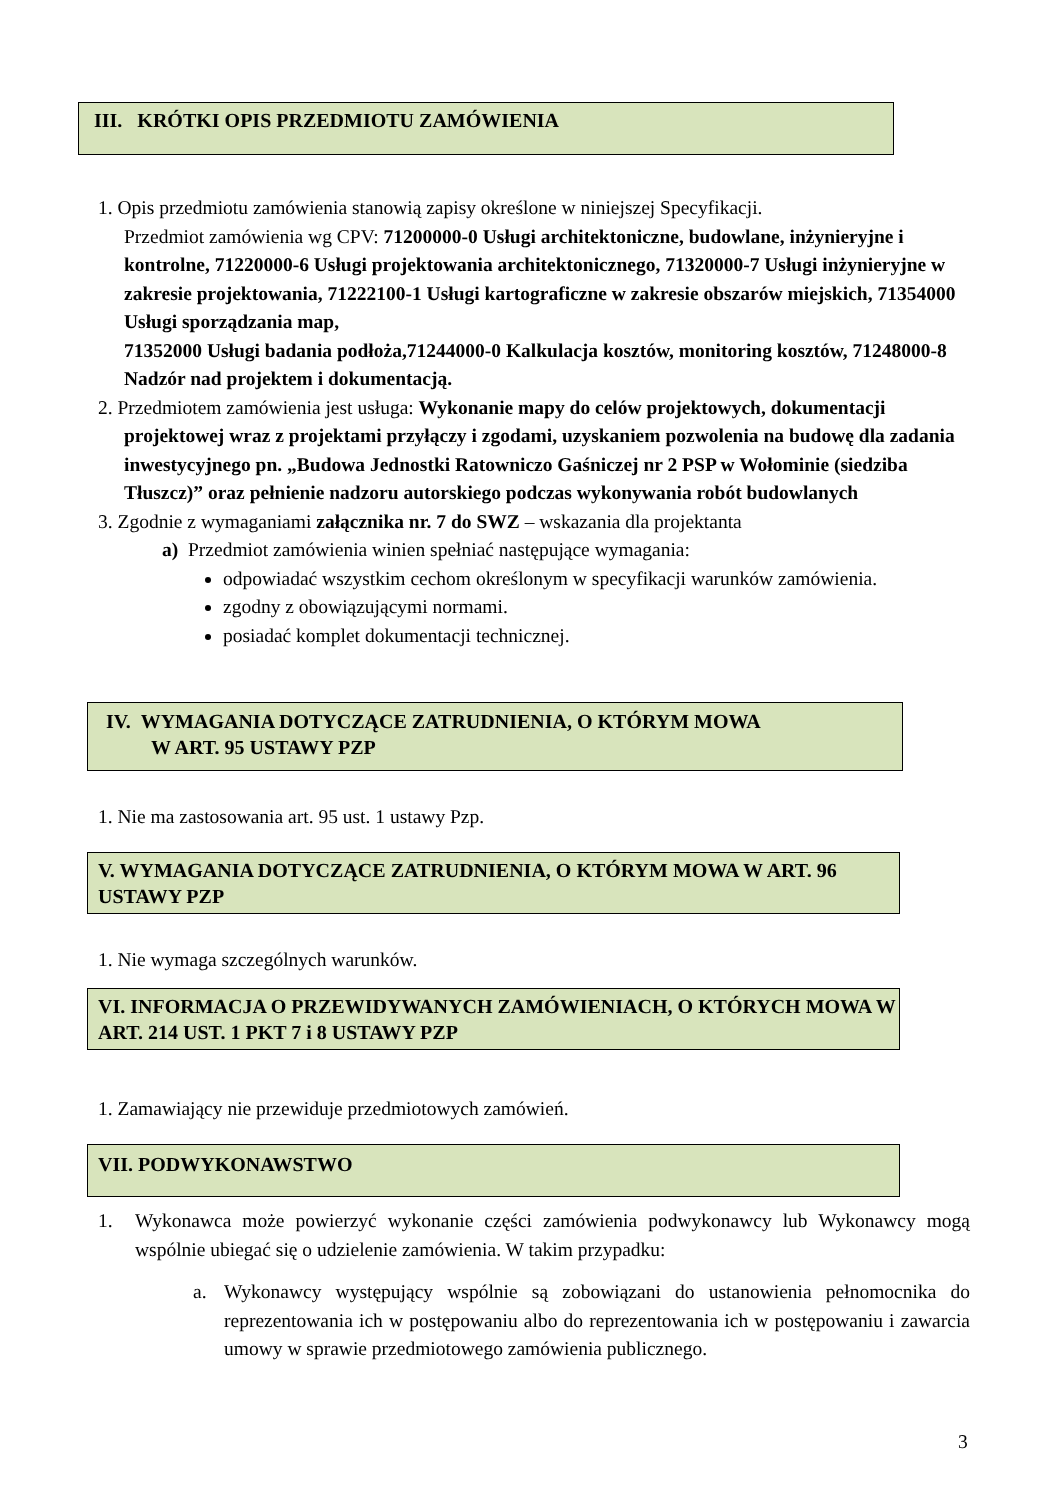III. KRÓTKI OPIS PRZEDMIOTU ZAMÓWIENIA
1. Opis przedmiotu zamówienia stanowią zapisy określone w niniejszej Specyfikacji.
Przedmiot zamówienia wg CPV: 71200000-0 Usługi architektoniczne, budowlane, inżynieryjne i kontrolne, 71220000-6 Usługi projektowania architektonicznego, 71320000-7 Usługi inżynieryjne w zakresie projektowania, 71222100-1 Usługi kartograficzne w zakresie obszarów miejskich, 71354000 Usługi sporządzania map,
71352000 Usługi badania podłoża,71244000-0 Kalkulacja kosztów, monitoring kosztów, 71248000-8 Nadzór nad projektem i dokumentacją.
2. Przedmiotem zamówienia jest usługa: Wykonanie mapy do celów projektowych, dokumentacji
projektowej wraz z projektami przyłączy i zgodami, uzyskaniem pozwolenia na budowę dla zadania inwestycyjnego pn. „Budowa Jednostki Ratowniczo Gaśniczej nr 2 PSP w Wołominie (siedziba Tłuszcz)” oraz pełnienie nadzoru autorskiego podczas wykonywania robót budowlanych
3. Zgodnie z wymaganiami załącznika nr. 7 do SWZ – wskazania dla projektanta
a) Przedmiot zamówienia winien spełniać następujące wymagania:
odpowiadać wszystkim cechom określonym w specyfikacji warunków zamówienia.
zgodny z obowiązującymi normami.
posiadać komplet dokumentacji technicznej.
IV. WYMAGANIA DOTYCZĄCE ZATRUDNIENIA, O KTÓRYM MOWA
W ART. 95 USTAWY PZP
1. Nie ma zastosowania art. 95 ust. 1 ustawy Pzp.
V. WYMAGANIA DOTYCZĄCE ZATRUDNIENIA, O KTÓRYM MOWA W ART. 96 USTAWY PZP
1. Nie wymaga szczególnych warunków.
VI. INFORMACJA O PRZEWIDYWANYCH ZAMÓWIENIACH, O KTÓRYCH MOWA W ART. 214 UST. 1 PKT 7 i 8 USTAWY PZP
1. Zamawiający nie przewiduje przedmiotowych zamówień.
VII. PODWYKONAWSTWO
1. Wykonawca może powierzyć wykonanie części zamówienia podwykonawcy lub Wykonawcy mogą wspólnie ubiegać się o udzielenie zamówienia. W takim przypadku:
a. Wykonawcy występujący wspólnie są zobowiązani do ustanowienia pełnomocnika do reprezentowania ich w postępowaniu albo do reprezentowania ich w postępowaniu i zawarcia umowy w sprawie przedmiotowego zamówienia publicznego.
3